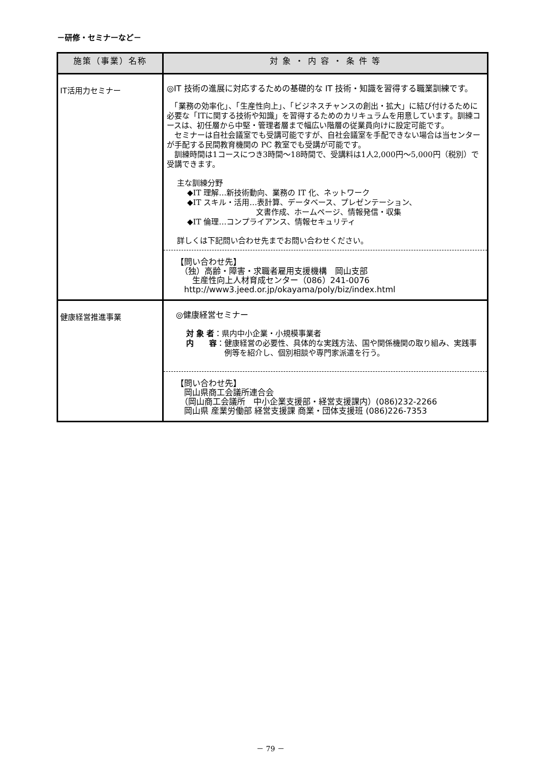－研修・セミナーなど－
| 施策（事業）名称 | 対 象 ・ 内 容 ・ 条 件 等 |
| --- | --- |
| IT活用力セミナー | ◎IT 技術の進展に対応するための基礎的な IT 技術・知識を習得する職業訓練です。 「業務の効率化」、「生産性向上」、「ビジネスチャンスの創出・拡大」に結び付けるために必要な「ITに関する技術や知識」を習得するためのカリキュラムを用意しています。訓練コースは、初任層から中堅・管理者層まで幅広い階層の従業員向けに設定可能です。 セミナーは自社会議室でも受講可能ですが、自社会議室を手配できない場合は当センターが手配する民間教育機関の PC 教室でも受講が可能です。 訓練時間は1コースにつき3時間～18時間で、受講料は1人2,000円～5,000円（税別）で受講できます。 主な訓練分野 ◆IT 理解…新技術動向、業務の IT 化、ネットワーク ◆IT スキル・活用…表計算、データベース、プレゼンテーション、 文書作成、ホームページ、情報発信・収集 ◆IT 倫理…コンプライアンス、情報セキュリティ 詳しくは下記問い合わせ先までお問い合わせください。 【問い合わせ先】 （独）高齢・障害・求職者雇用支援機構 岡山支部 生産性向上人材育成センター（086）241-0076 http://www3.jeed.or.jp/okayama/poly/biz/index.html |
| 健康経営推進事業 | ◎健康経営セミナー 対 象 者 ： 県内中小企業・小規模事業者 内 容 ： 健康経営の必要性、具体的な実践方法、国や関係機関の取り組み、実践事例等を紹介し、個別相談や専門家派遣を行う。 【問い合わせ先】 岡山県商工会議所連合会 （岡山商工会議所 中小企業支援部・経営支援課内）(086)232-2266 岡山県 産業労働部 経営支援課 商業・団体支援班 (086)226-7353 |
－ 79 －